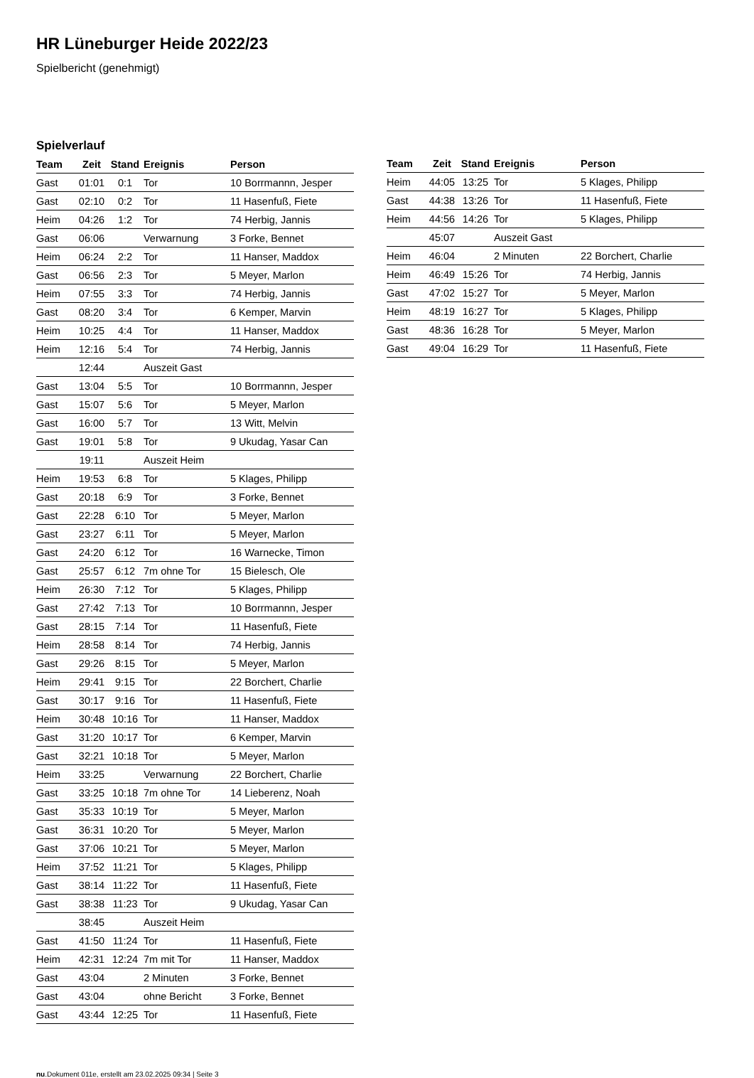HR Lüneburger Heide 2022/23
Spielbericht (genehmigt)
Spielverlauf
| Team | Zeit | Stand | Ereignis | Person |
| --- | --- | --- | --- | --- |
| Gast | 01:01 | 0:1 | Tor | 10 Borrmannn, Jesper |
| Gast | 02:10 | 0:2 | Tor | 11 Hasenfuß, Fiete |
| Heim | 04:26 | 1:2 | Tor | 74 Herbig, Jannis |
| Gast | 06:06 | | Verwarnung | 3 Forke, Bennet |
| Heim | 06:24 | 2:2 | Tor | 11 Hanser, Maddox |
| Gast | 06:56 | 2:3 | Tor | 5 Meyer, Marlon |
| Heim | 07:55 | 3:3 | Tor | 74 Herbig, Jannis |
| Gast | 08:20 | 3:4 | Tor | 6 Kemper, Marvin |
| Heim | 10:25 | 4:4 | Tor | 11 Hanser, Maddox |
| Heim | 12:16 | 5:4 | Tor | 74 Herbig, Jannis |
| | 12:44 | | Auszeit Gast | |
| Gast | 13:04 | 5:5 | Tor | 10 Borrmannn, Jesper |
| Gast | 15:07 | 5:6 | Tor | 5 Meyer, Marlon |
| Gast | 16:00 | 5:7 | Tor | 13 Witt, Melvin |
| Gast | 19:01 | 5:8 | Tor | 9 Ukudag, Yasar Can |
| | 19:11 | | Auszeit Heim | |
| Heim | 19:53 | 6:8 | Tor | 5 Klages, Philipp |
| Gast | 20:18 | 6:9 | Tor | 3 Forke, Bennet |
| Gast | 22:28 | 6:10 | Tor | 5 Meyer, Marlon |
| Gast | 23:27 | 6:11 | Tor | 5 Meyer, Marlon |
| Gast | 24:20 | 6:12 | Tor | 16 Warnecke, Timon |
| Gast | 25:57 | 6:12 | 7m ohne Tor | 15 Bielesch, Ole |
| Heim | 26:30 | 7:12 | Tor | 5 Klages, Philipp |
| Gast | 27:42 | 7:13 | Tor | 10 Borrmannn, Jesper |
| Gast | 28:15 | 7:14 | Tor | 11 Hasenfuß, Fiete |
| Heim | 28:58 | 8:14 | Tor | 74 Herbig, Jannis |
| Gast | 29:26 | 8:15 | Tor | 5 Meyer, Marlon |
| Heim | 29:41 | 9:15 | Tor | 22 Borchert, Charlie |
| Gast | 30:17 | 9:16 | Tor | 11 Hasenfuß, Fiete |
| Heim | 30:48 | 10:16 | Tor | 11 Hanser, Maddox |
| Gast | 31:20 | 10:17 | Tor | 6 Kemper, Marvin |
| Gast | 32:21 | 10:18 | Tor | 5 Meyer, Marlon |
| Heim | 33:25 | | Verwarnung | 22 Borchert, Charlie |
| Gast | 33:25 | 10:18 | 7m ohne Tor | 14 Lieberenz, Noah |
| Gast | 35:33 | 10:19 | Tor | 5 Meyer, Marlon |
| Gast | 36:31 | 10:20 | Tor | 5 Meyer, Marlon |
| Gast | 37:06 | 10:21 | Tor | 5 Meyer, Marlon |
| Heim | 37:52 | 11:21 | Tor | 5 Klages, Philipp |
| Gast | 38:14 | 11:22 | Tor | 11 Hasenfuß, Fiete |
| Gast | 38:38 | 11:23 | Tor | 9 Ukudag, Yasar Can |
| | 38:45 | | Auszeit Heim | |
| Gast | 41:50 | 11:24 | Tor | 11 Hasenfuß, Fiete |
| Heim | 42:31 | 12:24 | 7m mit Tor | 11 Hanser, Maddox |
| Gast | 43:04 | | 2 Minuten | 3 Forke, Bennet |
| Gast | 43:04 | | ohne Bericht | 3 Forke, Bennet |
| Gast | 43:44 | 12:25 | Tor | 11 Hasenfuß, Fiete |
| Team | Zeit | Stand | Ereignis | Person |
| --- | --- | --- | --- | --- |
| Heim | 44:05 | 13:25 | Tor | 5 Klages, Philipp |
| Gast | 44:38 | 13:26 | Tor | 11 Hasenfuß, Fiete |
| Heim | 44:56 | 14:26 | Tor | 5 Klages, Philipp |
| | 45:07 | | Auszeit Gast | |
| Heim | 46:04 | | 2 Minuten | 22 Borchert, Charlie |
| Heim | 46:49 | 15:26 | Tor | 74 Herbig, Jannis |
| Gast | 47:02 | 15:27 | Tor | 5 Meyer, Marlon |
| Heim | 48:19 | 16:27 | Tor | 5 Klages, Philipp |
| Gast | 48:36 | 16:28 | Tor | 5 Meyer, Marlon |
| Gast | 49:04 | 16:29 | Tor | 11 Hasenfuß, Fiete |
nu.Dokument 011e, erstellt am 23.02.2025 09:34 | Seite 3